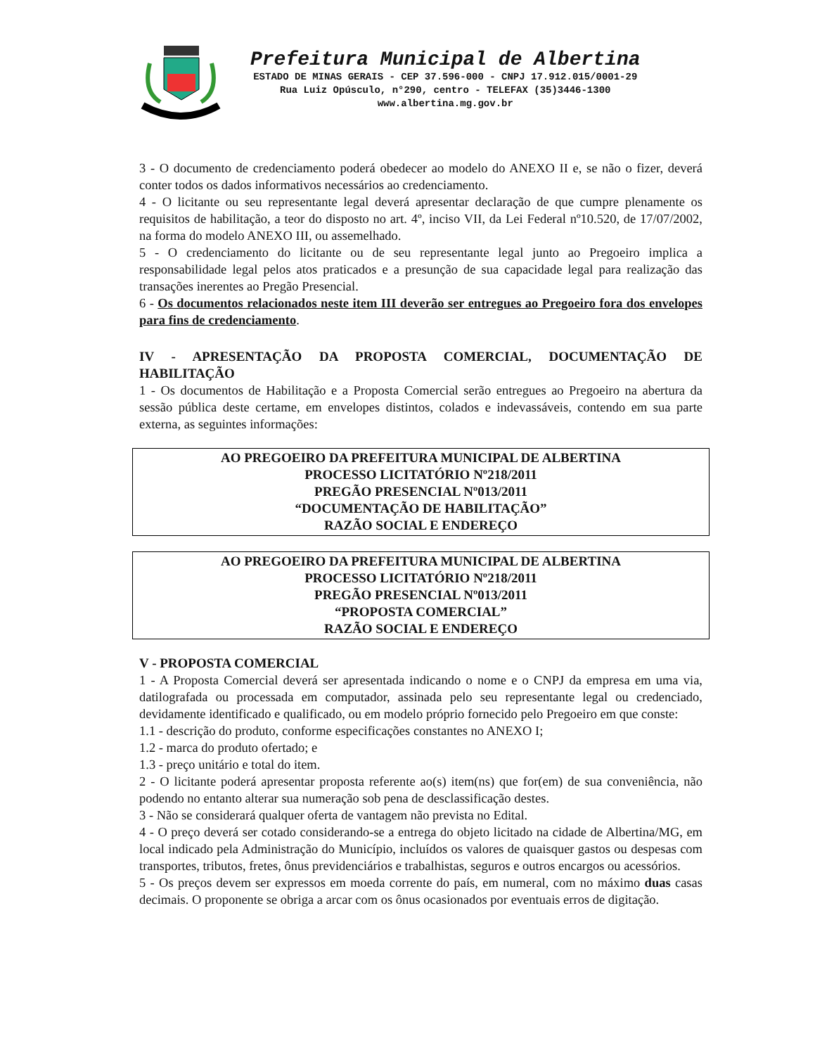Prefeitura Municipal de Albertina
ESTADO DE MINAS GERAIS - CEP 37.596-000 - CNPJ 17.912.015/0001-29
Rua Luiz Opúsculo, n°290, centro - TELEFAX (35)3446-1300
www.albertina.mg.gov.br
3 - O documento de credenciamento poderá obedecer ao modelo do ANEXO II e, se não o fizer, deverá conter todos os dados informativos necessários ao credenciamento.
4 - O licitante ou seu representante legal deverá apresentar declaração de que cumpre plenamente os requisitos de habilitação, a teor do disposto no art. 4º, inciso VII, da Lei Federal nº10.520, de 17/07/2002, na forma do modelo ANEXO III, ou assemelhado.
5 - O credenciamento do licitante ou de seu representante legal junto ao Pregoeiro implica a responsabilidade legal pelos atos praticados e a presunção de sua capacidade legal para realização das transações inerentes ao Pregão Presencial.
6 - Os documentos relacionados neste item III deverão ser entregues ao Pregoeiro fora dos envelopes para fins de credenciamento.
IV - APRESENTAÇÃO DA PROPOSTA COMERCIAL, DOCUMENTAÇÃO DE HABILITAÇÃO
1 - Os documentos de Habilitação e a Proposta Comercial serão entregues ao Pregoeiro na abertura da sessão pública deste certame, em envelopes distintos, colados e indevassáveis, contendo em sua parte externa, as seguintes informações:
AO PREGOEIRO DA PREFEITURA MUNICIPAL DE ALBERTINA
PROCESSO LICITATÓRIO Nº218/2011
PREGÃO PRESENCIAL Nº013/2011
“DOCUMENTAÇÃO DE HABILITAÇÃO”
RAZÃO SOCIAL E ENDEREÇO
AO PREGOEIRO DA PREFEITURA MUNICIPAL DE ALBERTINA
PROCESSO LICITATÓRIO Nº218/2011
PREGÃO PRESENCIAL Nº013/2011
“PROPOSTA COMERCIAL”
RAZÃO SOCIAL E ENDEREÇO
V - PROPOSTA COMERCIAL
1 - A Proposta Comercial deverá ser apresentada indicando o nome e o CNPJ da empresa em uma via, datilografada ou processada em computador, assinada pelo seu representante legal ou credenciado, devidamente identificado e qualificado, ou em modelo próprio fornecido pelo Pregoeiro em que conste:
1.1 - descrição do produto, conforme especificações constantes no ANEXO I;
1.2 - marca do produto ofertado; e
1.3 - preço unitário e total do item.
2 - O licitante poderá apresentar proposta referente ao(s) item(ns) que for(em) de sua conveniência, não podendo no entanto alterar sua numeração sob pena de desclassificação destes.
3 - Não se considerará qualquer oferta de vantagem não prevista no Edital.
4 - O preço deverá ser cotado considerando-se a entrega do objeto licitado na cidade de Albertina/MG, em local indicado pela Administração do Município, incluídos os valores de quaisquer gastos ou despesas com transportes, tributos, fretes, ônus previdenciários e trabalhistas, seguros e outros encargos ou acessórios.
5 - Os preços devem ser expressos em moeda corrente do país, em numeral, com no máximo duas casas decimais. O proponente se obriga a arcar com os ônus ocasionados por eventuais erros de digitação.